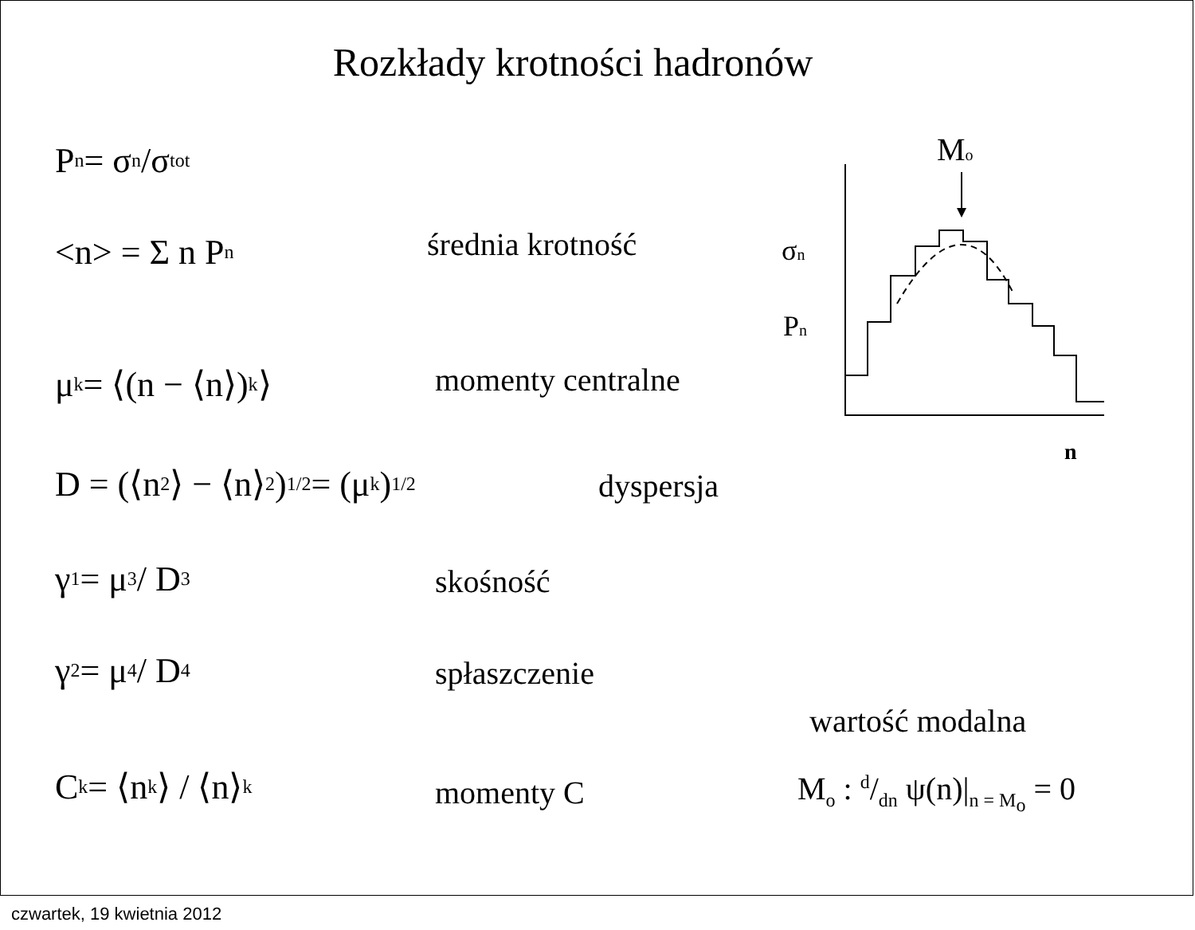Rozkłady krotności hadronów
P<sub>n</sub> = σ<sub>n</sub>/σ<sub>tot</sub>
<n> = Σ n P<sub>n</sub> średnia krotność
μ<sub>k</sub> = ⟨(n − ⟨n⟩)<sup>k</sup>⟩ momenty centralne
D = (⟨n<sup>2</sup>⟩ − ⟨n⟩<sup>2</sup>)<sup>1/2</sup> = (μ<sub>k</sub>)<sup>1/2</sup> dyspersja
γ<sub>1</sub> = μ<sub>3</sub> / D<sup>3</sup> skośność
γ<sub>2</sub> = μ<sub>4</sub> / D<sup>4</sup> spłaszczenie
C<sub>k</sub> = ⟨n<sup>k</sup>⟩ / ⟨n⟩<sup>k</sup> momenty C
wartość modalna
M<sub>o</sub> : d/dn ψ(n)|<sub>n = M<sub>o</sub></sub> = 0
Mo
σn
Pn
n
czwartek, 19 kwietnia 2012